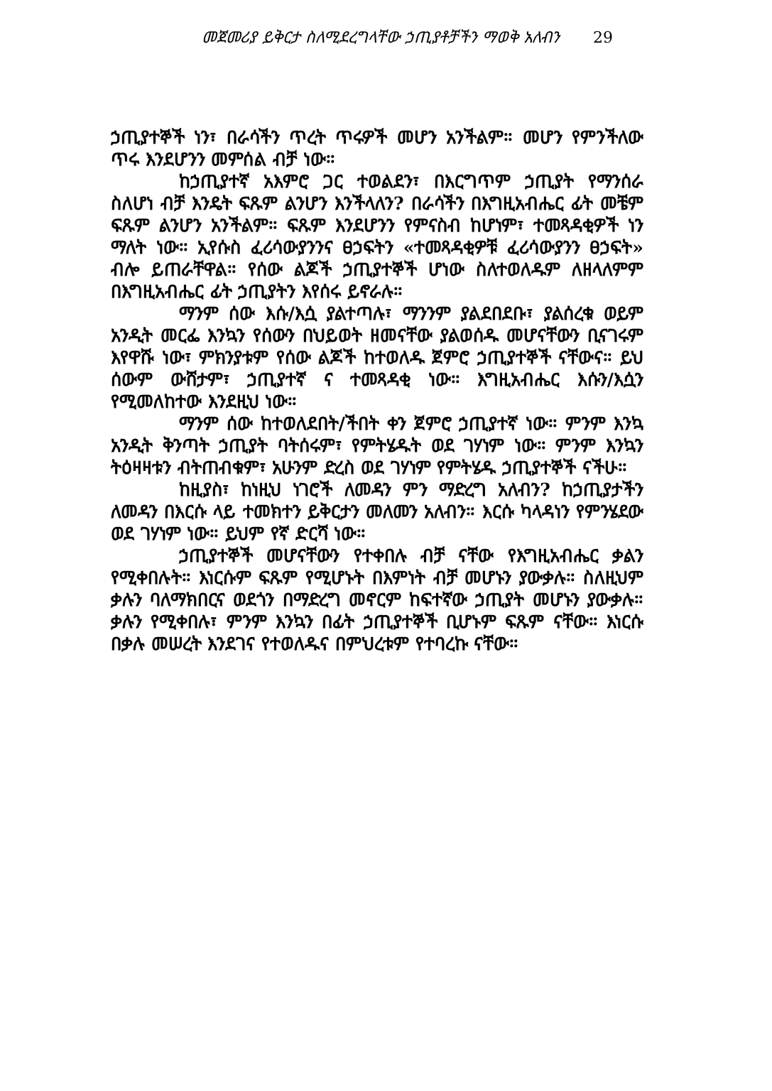መጀመሪያ ይቅርታ ስለሚደረግላቸው ኃጢያቶቻችን ማወቅ አለብን 29
ኃጢያተኞች ነን፣ በራሳችን ጥረት ጥሩዎች መሆን አንችልም። መሆን የምንችለው ጥሩ እንደሆንን መምሰል ብቻ ነው።
ከኃጢያተኛ አእምሮ ጋር ተወልደን፣ በእርግጥም ኃጢያት የማንሰራ ስለሆነ ብቻ እንዴት ፍጹም ልንሆን እንችላለን? በራሳችን በእግዚአብሔር ፊት መቼም ፍጹም ልንሆን አንችልም። ፍጹም እንደሆንን የምናስብ ከሆነም፣ ተመጻዳቂዎች ነን ማለት ነው። ኢየሱስ ፈሪሳውያንንና ፀኃፍትን «ተመጻዳቂዎቹ ፈሪሳውያንን ፀኃፍት» ብሎ ይጠራቸዋል። የሰው ልጆች ኃጢያተኞች ሆነው ስለተወለዱም ለዘላለምም በእግዚአብሔር ፊት ኃጢያትን እየሰሩ ይኖራሉ።
ማንም ሰው እሱ/እሷ ያልተጣሉ፣ ማንንም ያልደበደቡ፣ ያልሰረቁ ወይም አንዲት መርፌ እንኳን የሰውን በህይወት ዘመናቸው ያልወሰዱ መሆናቸውን ቢናገሩም እየዋሹ ነው፣ ምክንያቱም የሰው ልጆች ከተወለዱ ጀምሮ ኃጢያተኞች ናቸውና። ይህ ሰውም ውሸታም፣ ኃጢያተኛ ና ተመጻዳቂ ነው። እግዚአብሔር እሱን/እሷን የሚመለከተው እንደዚህ ነው።
ማንም ሰው ከተወለደበት/ችበት ቀን ጀምሮ ኃጢያተኛ ነው። ምንም እንኳ አንዲት ቅንጣት ኃጢያት ባትሰሩም፣ የምትሄዱት ወደ ገሃነም ነው። ምንም እንኳን ትዕዛዛቱን ብትጠብቁም፣ አሁንም ድረስ ወደ ገሃነም የምትሄዱ ኃጢያተኞች ናችሁ።
ከዚያስ፣ ከነዚህ ነገሮች ለመዳን ምን ማድረግ አለብን? ከኃጢያታችን ለመዳን በእርሱ ላይ ተመክተን ይቅርታን መለመን አለብን። እርሱ ካላዳነን የምንሄደው ወደ ገሃነም ነው። ይህም የኛ ድርሻ ነው።
ኃጢያተኞች መሆናቸውን የተቀበሉ ብቻ ናቸው የእግዚአብሔር ቃልን የሚቀበሉት። እነርሱም ፍጹም የሚሆኑት በእምነት ብቻ መሆኑን ያውቃሉ። ስለዚህም ቃሉን ባለማክበርና ወደጎን በማድረግ መኖርም ከፍተኛው ኃጢያት መሆኑን ያውቃሉ። ቃሉን የሚቀበሉ፣ ምንም እንኳን በፊት ኃጢያተኞች ቢሆኑም ፍጹም ናቸው። እነርሱ በቃሉ መሠረት እንደገና የተወለዱና በምህረቱም የተባረኩ ናቸው።